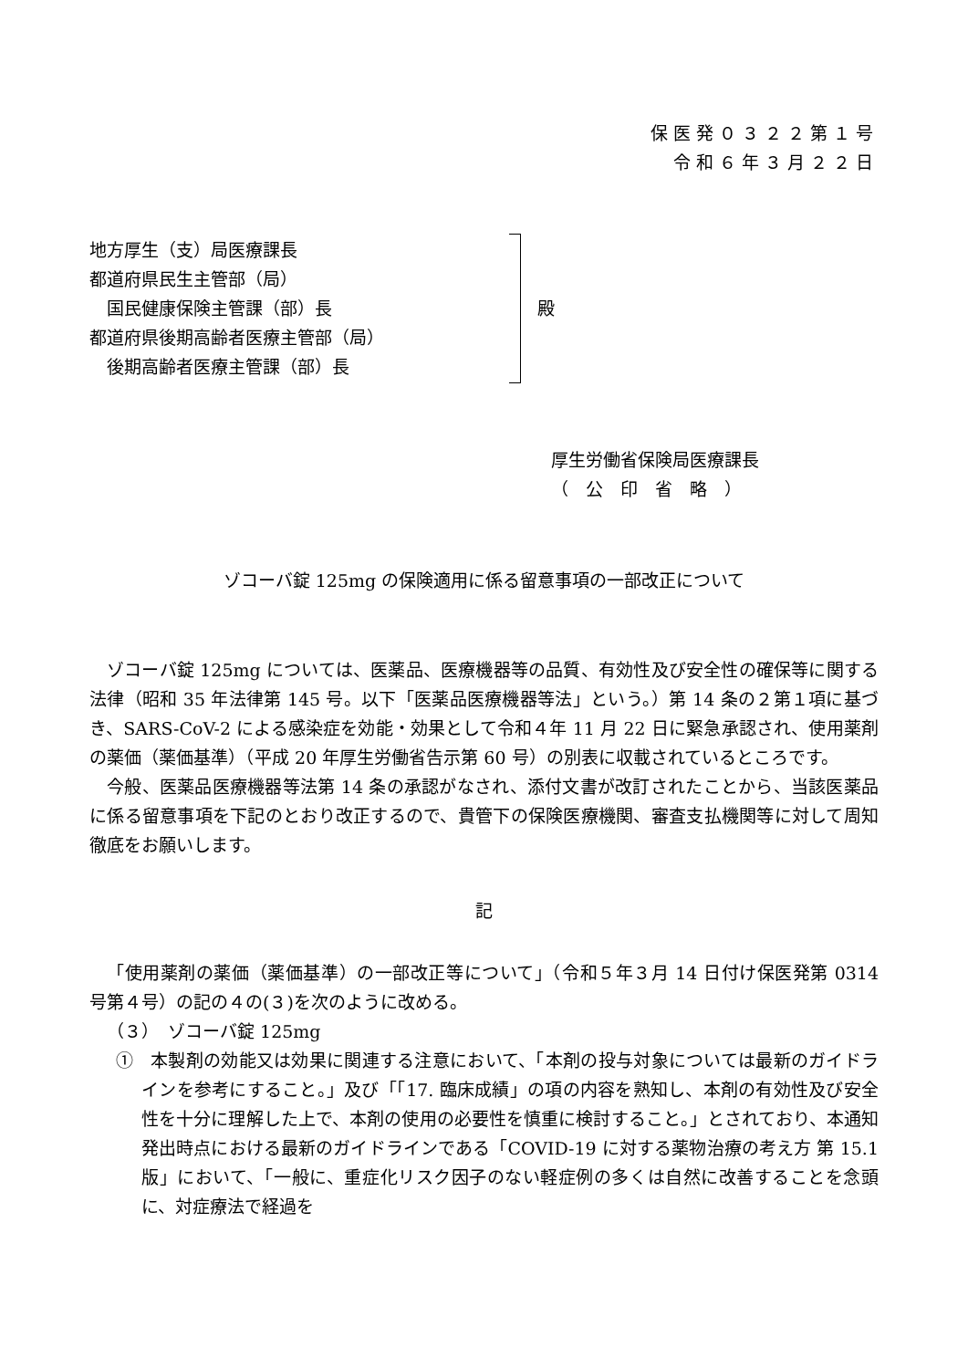保医発０３２２第１号
令和６年３月２２日
地方厚生（支）局医療課長
都道府県民生主管部（局）
　国民健康保険主管課（部）長
都道府県後期高齢者医療主管部（局）
　後期高齢者医療主管課（部）長
殿
厚生労働省保険局医療課長
（　公　印　省　略　）
ゾコーバ錠 125mg の保険適用に係る留意事項の一部改正について
ゾコーバ錠 125mg については、医薬品、医療機器等の品質、有効性及び安全性の確保等に関する法律（昭和 35 年法律第 145 号。以下「医薬品医療機器等法」という。）第 14 条の２第１項に基づき、SARS-CoV-2 による感染症を効能・効果として令和４年 11 月 22 日に緊急承認され、使用薬剤の薬価（薬価基準）（平成 20 年厚生労働省告示第 60 号）の別表に収載されているところです。
今般、医薬品医療機器等法第 14 条の承認がなされ、添付文書が改訂されたことから、当該医薬品に係る留意事項を下記のとおり改正するので、貴管下の保険医療機関、審査支払機関等に対して周知徹底をお願いします。
記
「使用薬剤の薬価（薬価基準）の一部改正等について」（令和５年３月 14 日付け保医発第 0314 号第４号）の記の４の(３)を次のように改める。
（３）　ゾコーバ錠 125mg
①　本製剤の効能又は効果に関連する注意において、「本剤の投与対象については最新のガイドラインを参考にすること。」及び「「17. 臨床成績」の項の内容を熟知し、本剤の有効性及び安全性を十分に理解した上で、本剤の使用の必要性を慎重に検討すること。」とされており、本通知発出時点における最新のガイドラインである「COVID-19 に対する薬物治療の考え方 第 15.1 版」において、「一般に、重症化リスク因子のない軽症例の多くは自然に改善することを念頭に、対症療法で経過を